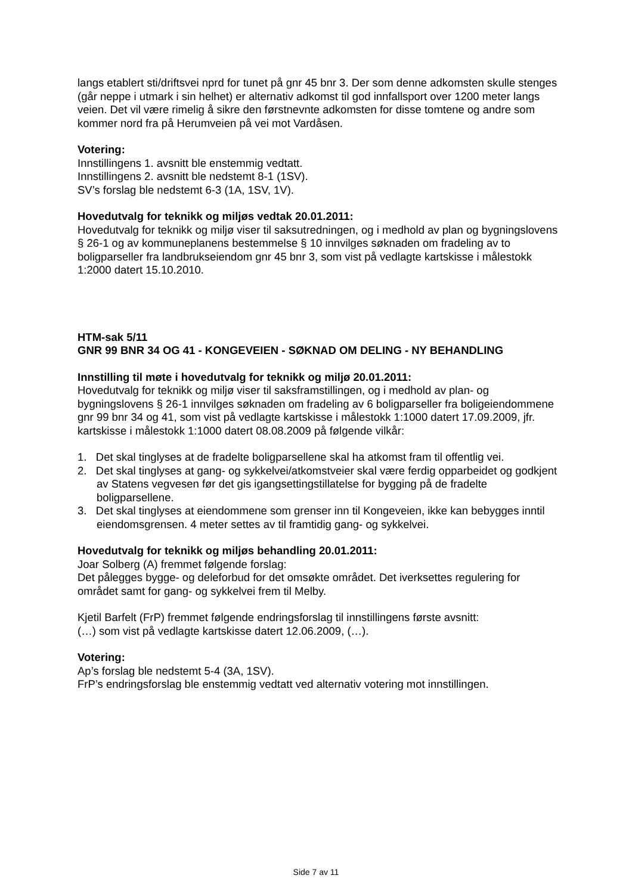langs etablert sti/driftsvei nprd for tunet på gnr 45 bnr 3. Der som denne adkomsten skulle stenges (går neppe i utmark i sin helhet) er alternativ adkomst til god innfallsport over 1200 meter langs veien. Det vil være rimelig å sikre den førstnevnte adkomsten for disse tomtene og andre som kommer nord fra på Herumveien på vei mot Vardåsen.
Votering:
Innstillingens 1. avsnitt ble enstemmig vedtatt.
Innstillingens 2. avsnitt ble nedstemt 8-1 (1SV).
SV’s forslag ble nedstemt 6-3 (1A, 1SV, 1V).
Hovedutvalg for teknikk og miljøs vedtak 20.01.2011:
Hovedutvalg for teknikk og miljø viser til saksutredningen, og i medhold av plan og bygningslovens § 26-1 og av kommuneplanens bestemmelse § 10 innvilges søknaden om fradeling av to boligparseller fra landbrukseiendom gnr 45 bnr 3, som vist på vedlagte kartskisse i målestokk 1:2000 datert 15.10.2010.
HTM-sak 5/11
GNR 99 BNR 34 OG 41 - KONGEVEIEN - SØKNAD OM DELING - NY BEHANDLING
Innstilling til møte i hovedutvalg for teknikk og miljø 20.01.2011:
Hovedutvalg for teknikk og miljø viser til saksframstillingen, og i medhold av plan- og bygningslovens § 26-1 innvilges søknaden om fradeling av 6 boligparseller fra boligeiendommene gnr 99 bnr 34 og 41, som vist på vedlagte kartskisse i målestokk 1:1000 datert 17.09.2009, jfr. kartskisse i målestokk 1:1000 datert 08.08.2009 på følgende vilkår:
1. Det skal tinglyses at de fradelte boligparsellene skal ha atkomst fram til offentlig vei.
2. Det skal tinglyses at gang- og sykkelvei/atkomstveier skal være ferdig opparbeidet og godkjent av Statens vegvesen før det gis igangsettingstillatelse for bygging på de fradelte boligparsellene.
3. Det skal tinglyses at eiendommene som grenser inn til Kongeveien, ikke kan bebygges inntil eiendomsgrensen. 4 meter settes av til framtidig gang- og sykkelvei.
Hovedutvalg for teknikk og miljøs behandling 20.01.2011:
Joar Solberg (A) fremmet følgende forslag:
Det pålegges bygge- og deleforbud for det omsøkte området. Det iverksettes regulering for området samt for gang- og sykkelvei frem til Melby.
Kjetil Barfelt (FrP) fremmet følgende endringsforslag til innstillingens første avsnitt:
(…) som vist på vedlagte kartskisse datert 12.06.2009, (…).
Votering:
Ap’s forslag ble nedstemt 5-4 (3A, 1SV).
FrP’s endringsforslag ble enstemmig vedtatt ved alternativ votering mot innstillingen.
Side 7 av 11